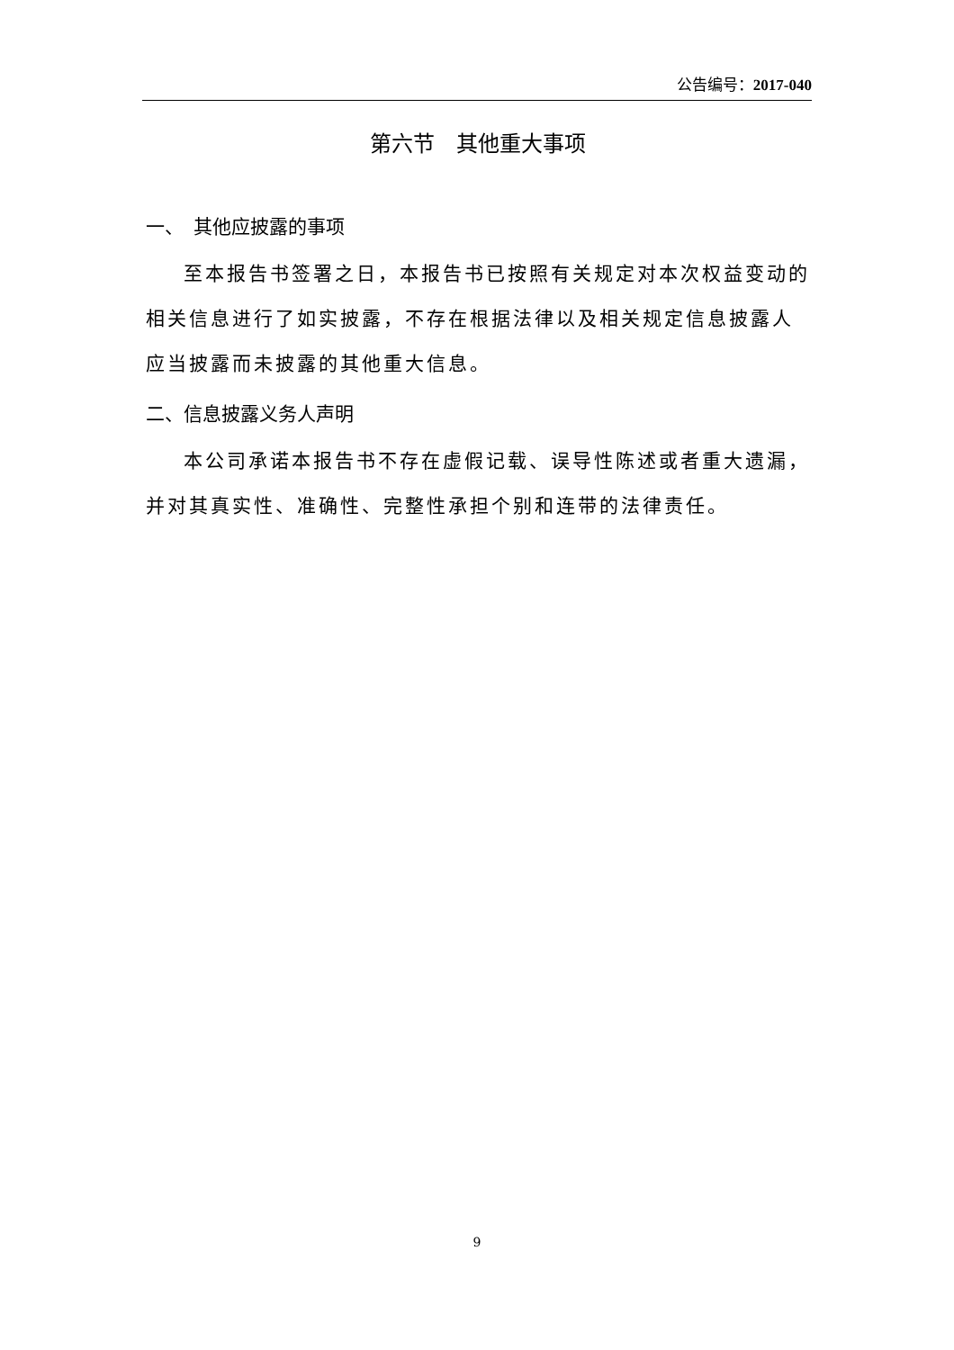公告编号：2017-040
第六节　其他重大事项
一、　其他应披露的事项
至本报告书签署之日，本报告书已按照有关规定对本次权益变动的相关信息进行了如实披露，不存在根据法律以及相关规定信息披露人应当披露而未披露的其他重大信息。
二、信息披露义务人声明
本公司承诺本报告书不存在虚假记载、误导性陈述或者重大遗漏，并对其真实性、准确性、完整性承担个别和连带的法律责任。
9